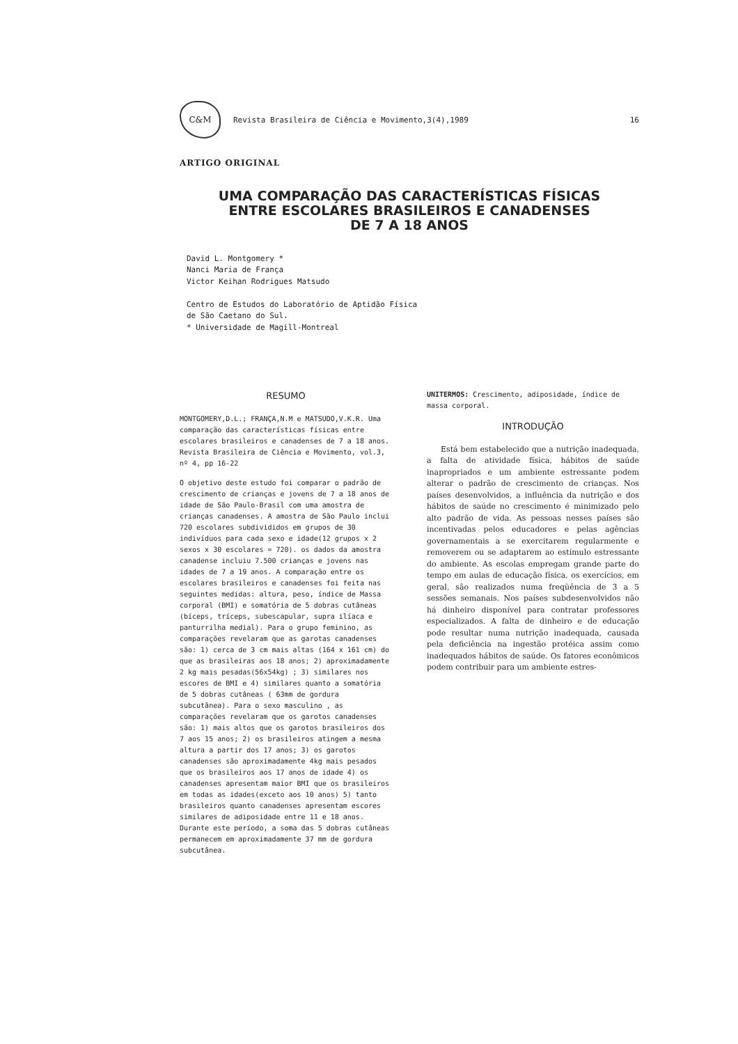C&M
Revista Brasileira de Ciência e Movimento,3(4),1989
16
ARTIGO ORIGINAL
UMA COMPARAÇÃO DAS CARACTERÍSTICAS FÍSICAS
ENTRE ESCOLARES BRASILEIROS E CANADENSES
DE 7 A 18 ANOS
David L. Montgomery *
Nanci Maria de França
Victor Keihan Rodrigues Matsudo
Centro de Estudos do Laboratório de Aptidão Física
de São Caetano do Sul.
* Universidade de Magill-Montreal
RESUMO
MONTGOMERY,D.L.; FRANÇA,N.M e MATSUDO,V.K.R. Uma comparação das características físicas entre escolares brasileiros e canadenses de 7 a 18 anos. Revista Brasileira de Ciência e Movimento, vol.3, nº 4, pp 16-22
O objetivo deste estudo foi comparar o padrão de crescimento de crianças e jovens de 7 a 18 anos de idade de São Paulo-Brasil com uma amostra de crianças canadenses. A amostra de São Paulo inclui 720 escolares subdivididos em grupos de 30 indivíduos para cada sexo e idade(12 grupos x 2 sexos x 30 escolares = 720). os dados da amostra canadense incluiu 7.500 crianças e jovens nas idades de 7 a 19 anos. A comparação entre os escolares brasileiros e canadenses foi feita nas seguintes medidas: altura, peso, índice de Massa corporal (BMI) e somatória de 5 dobras cutâneas (bíceps, tríceps, subescapular, supra ilíaca e panturrilha medial). Para o grupo feminino, as comparações revelaram que as garotas canadenses são: 1) cerca de 3 cm mais altas (164 x 161 cm) do que as brasileiras aos 18 anos; 2) aproximadamente 2 kg mais pesadas(56x54kg) ; 3) similares nos escores de BMI e 4) similares quanto a somatória de 5 dobras cutâneas ( 63mm de gordura subcutânea). Para o sexo masculino , as comparações revelaram que os garotos canadenses são: 1) mais altos que os garotos brasileiros dos 7 aos 15 anos; 2) os brasileiros atingem a mesma altura a partir dos 17 anos; 3) os garotos canadenses são aproximadamente 4kg mais pesados que os brasileiros aos 17 anos de idade 4) os canadenses apresentam maior BMI que os brasileiros em todas as idades(exceto aos 10 anos) 5) tanto brasileiros quanto canadenses apresentam escores similares de adiposidade entre 11 e 18 anos. Durante este período, a soma das 5 dobras cutâneas permanecem em aproximadamente 37 mm de gordura subcutânea.
UNITERMOS: Crescimento, adiposidade, índice de massa corporal.
INTRODUÇÃO
Está bem estabelecido que a nutrição inadequada, a falta de atividade física, hábitos de saúde inapropriados e um ambiente estressante podem alterar o padrão de crescimento de crianças. Nos países desenvolvidos, a influência da nutrição e dos hábitos de saúde no crescimento é minimizado pelo alto padrão de vida. As pessoas nesses países são incentivadas pelos educadores e pelas agências governamentais a se exercitarem regularmente e removerem ou se adaptarem ao estímulo estressante do ambiente. As escolas empregam grande parte do tempo em aulas de educação física, os exercícios, em geral, são realizados numa freqüência de 3 a 5 sessões semanais. Nos países subdesenvolvidos não há dinheiro disponível para contratar professores especializados. A falta de dinheiro e de educação pode resultar numa nutrição inadequada, causada pela deficiência na ingestão protéica assim como inadequados hábitos de saúde. Os fatores econômicos podem contribuir para um ambiente estres-